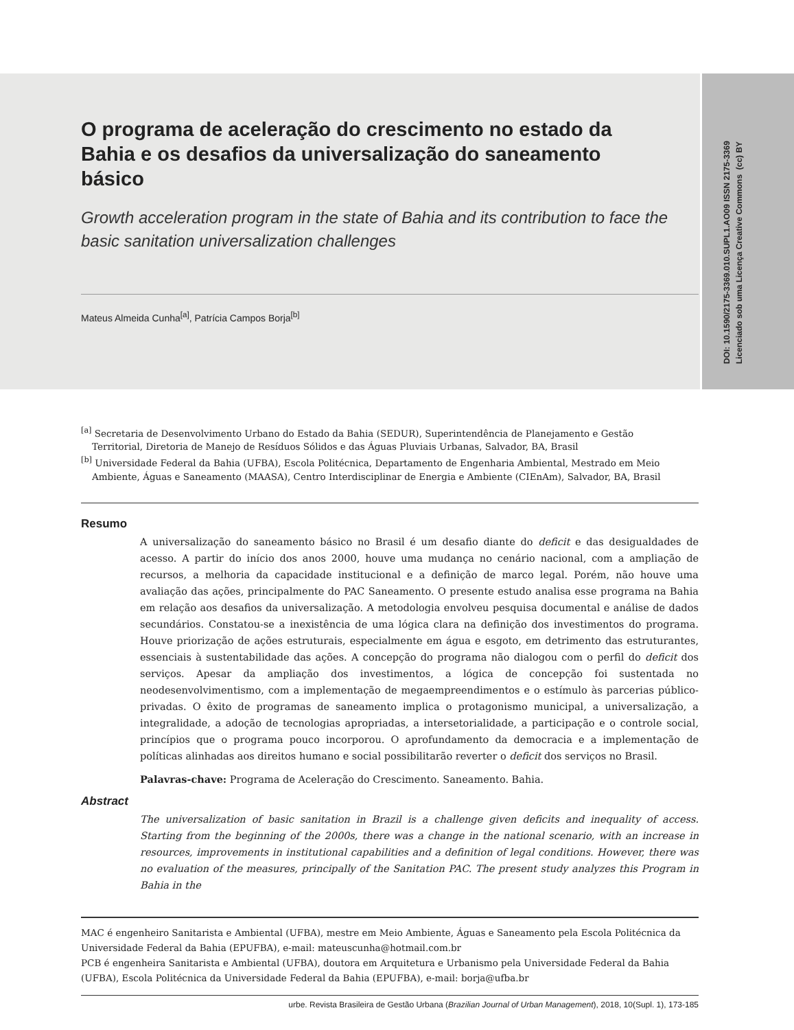DOI: 10.1590/2175-3369.010.SUPL1.AO09 ISSN 2175-3369
Licenciado sob uma Licença Creative Commons (cc) BY
O programa de aceleração do crescimento no estado da Bahia e os desafios da universalização do saneamento básico
Growth acceleration program in the state of Bahia and its contribution to face the basic sanitation universalization challenges
Mateus Almeida Cunha<sup>[a]</sup>, Patrícia Campos Borja<sup>[b]</sup>
<sup>[a]</sup> Secretaria de Desenvolvimento Urbano do Estado da Bahia (SEDUR), Superintendência de Planejamento e Gestão Territorial, Diretoria de Manejo de Resíduos Sólidos e das Águas Pluviais Urbanas, Salvador, BA, Brasil
<sup>[b]</sup> Universidade Federal da Bahia (UFBA), Escola Politécnica, Departamento de Engenharia Ambiental, Mestrado em Meio Ambiente, Águas e Saneamento (MAASA), Centro Interdisciplinar de Energia e Ambiente (CIEnAm), Salvador, BA, Brasil
Resumo
A universalização do saneamento básico no Brasil é um desafio diante do deficit e das desigualdades de acesso. A partir do início dos anos 2000, houve uma mudança no cenário nacional, com a ampliação de recursos, a melhoria da capacidade institucional e a definição de marco legal. Porém, não houve uma avaliação das ações, principalmente do PAC Saneamento. O presente estudo analisa esse programa na Bahia em relação aos desafios da universalização. A metodologia envolveu pesquisa documental e análise de dados secundários. Constatou-se a inexistência de uma lógica clara na definição dos investimentos do programa. Houve priorização de ações estruturais, especialmente em água e esgoto, em detrimento das estruturantes, essenciais à sustentabilidade das ações. A concepção do programa não dialogou com o perfil do deficit dos serviços. Apesar da ampliação dos investimentos, a lógica de concepção foi sustentada no neodesenvolvimentismo, com a implementação de megaempreendimentos e o estímulo às parcerias público-privadas. O êxito de programas de saneamento implica o protagonismo municipal, a universalização, a integralidade, a adoção de tecnologias apropriadas, a intersetorialidade, a participação e o controle social, princípios que o programa pouco incorporou. O aprofundamento da democracia e a implementação de políticas alinhadas aos direitos humano e social possibilitarão reverter o deficit dos serviços no Brasil.
Palavras-chave: Programa de Aceleração do Crescimento. Saneamento. Bahia.
Abstract
The universalization of basic sanitation in Brazil is a challenge given deficits and inequality of access. Starting from the beginning of the 2000s, there was a change in the national scenario, with an increase in resources, improvements in institutional capabilities and a definition of legal conditions. However, there was no evaluation of the measures, principally of the Sanitation PAC. The present study analyzes this Program in Bahia in the
MAC é engenheiro Sanitarista e Ambiental (UFBA), mestre em Meio Ambiente, Águas e Saneamento pela Escola Politécnica da Universidade Federal da Bahia (EPUFBA), e-mail: mateuscunha@hotmail.com.br
PCB é engenheira Sanitarista e Ambiental (UFBA), doutora em Arquitetura e Urbanismo pela Universidade Federal da Bahia (UFBA), Escola Politécnica da Universidade Federal da Bahia (EPUFBA), e-mail: borja@ufba.br
urbe. Revista Brasileira de Gestão Urbana (Brazilian Journal of Urban Management), 2018, 10(Supl. 1), 173-185